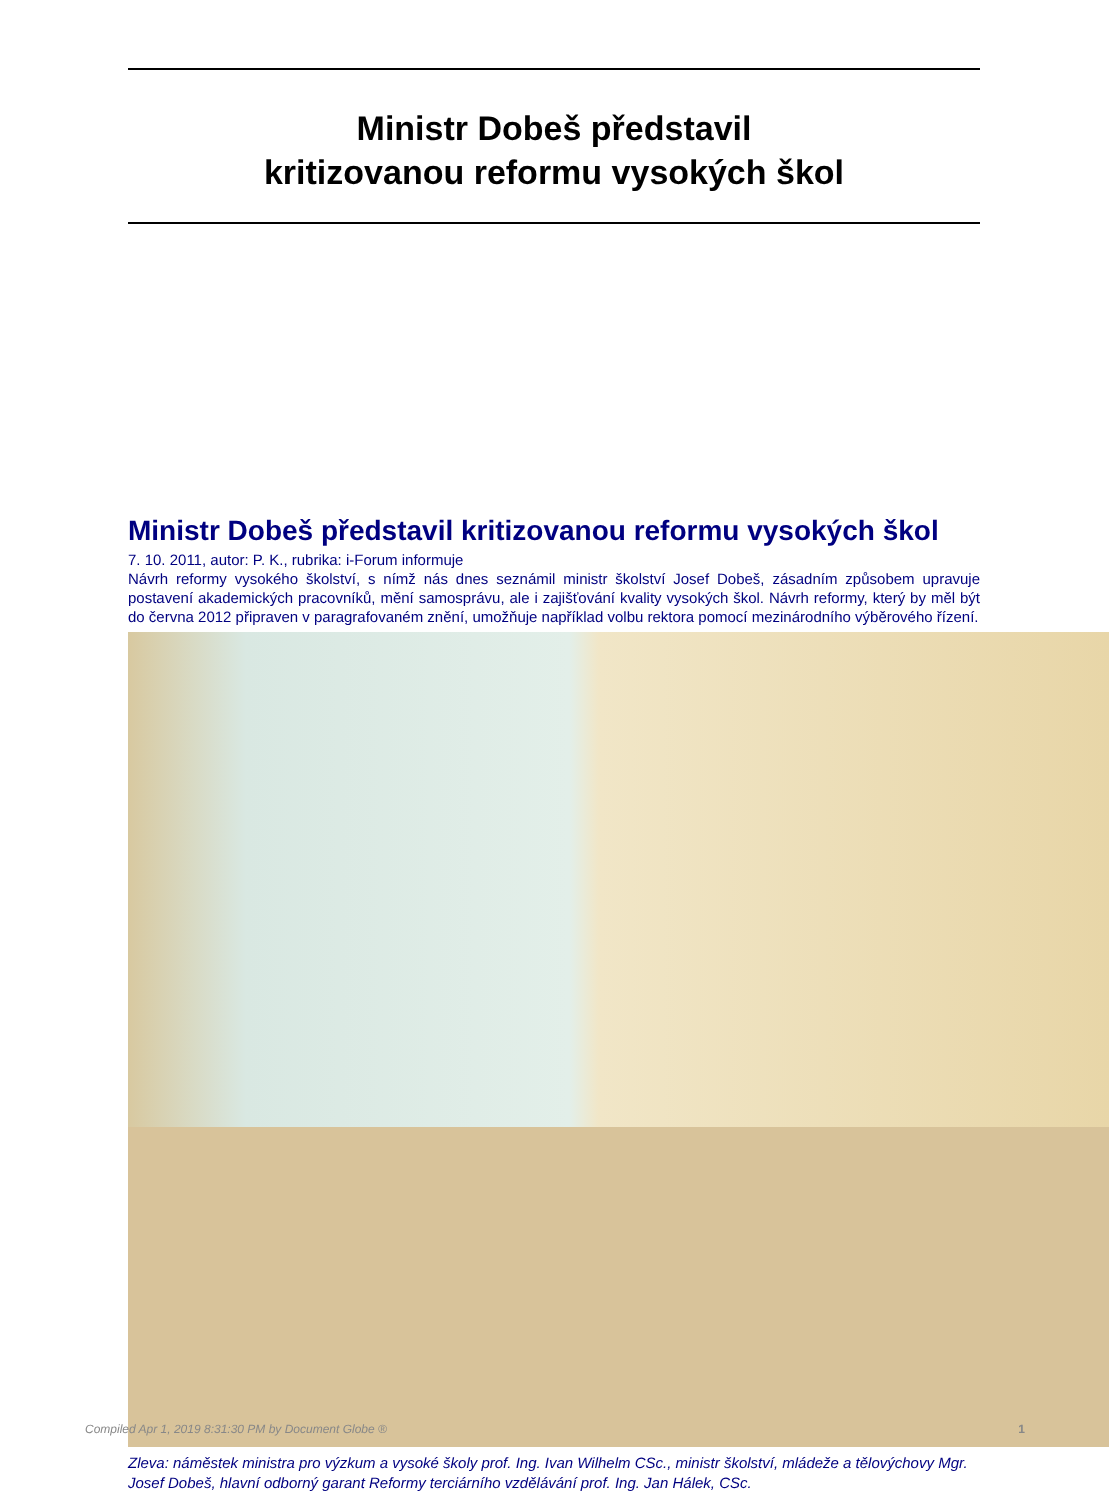Ministr Dobeš představil
kritizovanou reformu vysokých škol
Ministr Dobeš představil kritizovanou reformu vysokých škol
7. 10. 2011, autor: P. K., rubrika: i-Forum informuje
Návrh reformy vysokého školství, s nímž nás dnes seznámil ministr školství Josef Dobeš, zásadním způsobem upravuje postavení akademických pracovníků, mění samosprávu, ale i zajišťování kvality vysokých škol. Návrh reformy, který by měl být do června 2012 připraven v paragrafovaném znění, umožňuje například volbu rektora pomocí mezinárodního výběrového řízení.
Zleva: náměstek ministra pro výzkum a vysoké školy prof. Ing. Ivan Wilhelm CSc., ministr školství, mládeže a tělovýchovy Mgr. Josef Dobeš, hlavní odborný garant Reformy terciárního vzdělávání prof. Ing. Jan Hálek, CSc.
Compiled Apr 1, 2019 8:31:30 PM by Document Globe ® 1